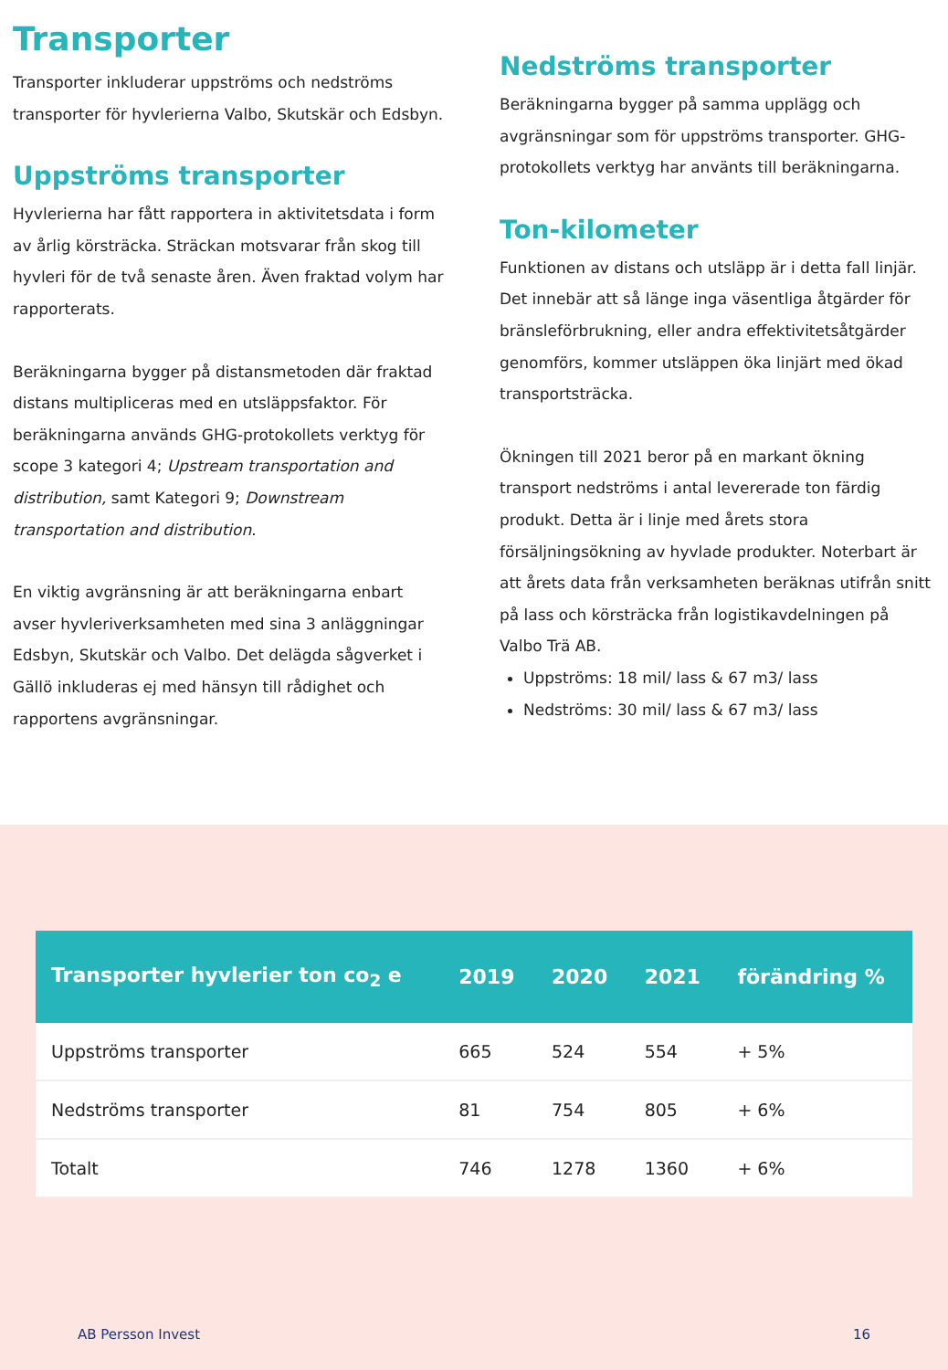Transporter
Transporter inkluderar uppströms och nedströms transporter för hyvlerierna Valbo, Skutskär och Edsbyn.
Uppströms transporter
Hyvlerierna har fått rapportera in aktivitetsdata i form av årlig körsträcka. Sträckan motsvarar från skog till hyvleri för de två senaste åren. Även fraktad volym har rapporterats.
Beräkningarna bygger på distansmetoden där fraktad distans multipliceras med en utsläppsfaktor. För beräkningarna används GHG-protokollets verktyg för scope 3 kategori 4; Upstream transportation and distribution, samt Kategori 9; Downstream transportation and distribution.
En viktig avgränsning är att beräkningarna enbart avser hyvleriverksamheten med sina 3 anläggningar Edsbyn, Skutskär och Valbo. Det delägda sågverket i Gällö inkluderas ej med hänsyn till rådighet och rapportens avgränsningar.
Nedströms transporter
Beräkningarna bygger på samma upplägg och avgränsningar som för uppströms transporter. GHG-protokollets verktyg har använts till beräkningarna.
Ton-kilometer
Funktionen av distans och utsläpp är i detta fall linjär. Det innebär att så länge inga väsentliga åtgärder för bränsleförbrukning, eller andra effektivitetsåtgärder genomförs, kommer utsläppen öka linjärt med ökad transportsträcka.
Ökningen till 2021 beror på en markant ökning transport nedströms i antal levererade ton färdig produkt. Detta är i linje med årets stora försäljningsökning av hyvlade produkter. Noterbart är att årets data från verksamheten beräknas utifrån snitt på lass och körsträcka från logistikavdelningen på Valbo Trä AB.
Uppströms: 18 mil/ lass & 67 m3/ lass
Nedströms: 30 mil/ lass & 67 m3/ lass
| Transporter hyvlerier ton co<sub>2</sub> e | 2019 | 2020 | 2021 | förändring % |
| --- | --- | --- | --- | --- |
| Uppströms transporter | 665 | 524 | 554 | + 5% |
| Nedströms transporter | 81 | 754 | 805 | + 6% |
| Totalt | 746 | 1278 | 1360 | + 6% |
AB Persson Invest 16